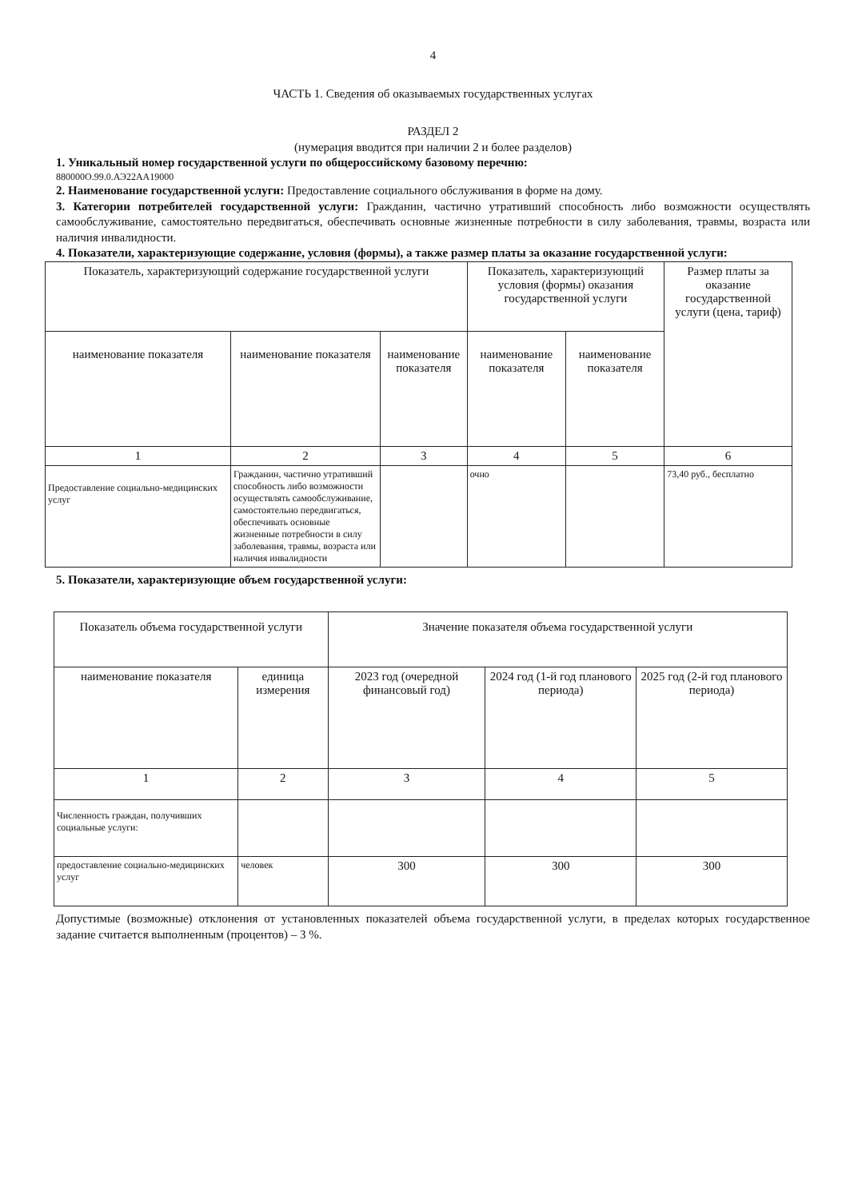4
ЧАСТЬ 1. Сведения об оказываемых государственных услугах
РАЗДЕЛ 2
(нумерация вводится при наличии 2 и более разделов)
1. Уникальный номер государственной услуги по общероссийскому базовому перечню:
880000О.99.0.АЭ22АА19000
2. Наименование государственной услуги: Предоставление социального обслуживания в форме на дому.
3. Категории потребителей государственной услуги: Гражданин, частично утративший способность либо возможности осуществлять самообслуживание, самостоятельно передвигаться, обеспечивать основные жизненные потребности в силу заболевания, травмы, возраста или наличия инвалидности.
4. Показатели, характеризующие содержание, условия (формы), а также размер платы за оказание государственной услуги:
| Показатель, характеризующий содержание государственной услуги | | | Показатель, характеризующий условия (формы) оказания государственной услуги | | Размер платы за оказание государственной услуги (цена, тариф) |
| --- | --- | --- | --- | --- | --- |
| наименование показателя | наименование показателя | наименование показателя | наименование показателя | наименование показателя | |
| 1 | 2 | 3 | 4 | 5 | 6 |
| Предоставление социально-медицинских услуг | Гражданин, частично утративший способность либо возможности осуществлять самообслуживание, самостоятельно передвигаться, обеспечивать основные жизненные потребности в силу заболевания, травмы, возраста или наличия инвалидности | | очно | | 73,40 руб., бесплатно |
5. Показатели, характеризующие объем государственной услуги:
| Показатель объема государственной услуги | | Значение показателя объема государственной услуги | | |
| --- | --- | --- | --- | --- |
| наименование показателя | единица измерения | 2023 год (очередной финансовый год) | 2024 год (1-й год планового периода) | 2025 год (2-й год планового периода) |
| 1 | 2 | 3 | 4 | 5 |
| Численность граждан, получивших социальные услуги: | | | | |
| предоставление социально-медицинских услуг | человек | 300 | 300 | 300 |
Допустимые (возможные) отклонения от установленных показателей объема государственной услуги, в пределах которых государственное задание считается выполненным (процентов) – 3 %.